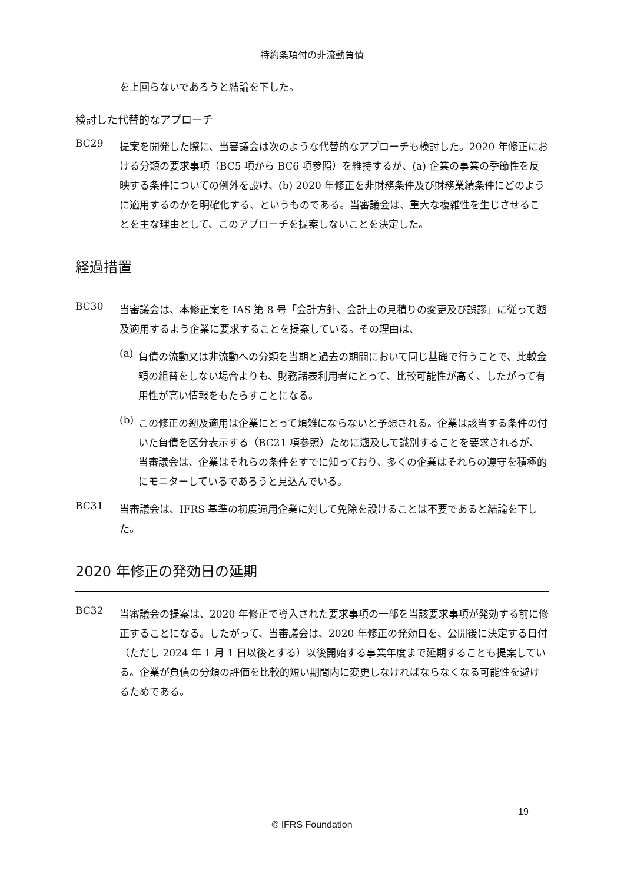特約条項付の非流動負債
を上回らないであろうと結論を下した。
検討した代替的なアプローチ
BC29
提案を開発した際に、当審議会は次のような代替的なアプローチも検討した。2020 年修正における分類の要求事項（BC5 項から BC6 項参照）を維持するが、(a) 企業の事業の季節性を反映する条件についての例外を設け、(b) 2020 年修正を非財務条件及び財務業績条件にどのように適用するのかを明確化する、というものである。当審議会は、重大な複雑性を生じさせることを主な理由として、このアプローチを提案しないことを決定した。
経過措置
BC30
当審議会は、本修正案を IAS 第 8 号「会計方針、会計上の見積りの変更及び誤謬」に従って遡及適用するよう企業に要求することを提案している。その理由は、
(a)
負債の流動又は非流動への分類を当期と過去の期間において同じ基礎で行うことで、比較金額の組替をしない場合よりも、財務諸表利用者にとって、比較可能性が高く、したがって有用性が高い情報をもたらすことになる。
(b)
この修正の遡及適用は企業にとって煩雑にならないと予想される。企業は該当する条件の付いた負債を区分表示する（BC21 項参照）ために遡及して識別することを要求されるが、当審議会は、企業はそれらの条件をすでに知っており、多くの企業はそれらの遵守を積極的にモニターしているであろうと見込んでいる。
BC31
当審議会は、IFRS 基準の初度適用企業に対して免除を設けることは不要であると結論を下した。
2020 年修正の発効日の延期
BC32
当審議会の提案は、2020 年修正で導入された要求事項の一部を当該要求事項が発効する前に修正することになる。したがって、当審議会は、2020 年修正の発効日を、公開後に決定する日付（ただし 2024 年 1 月 1 日以後とする）以後開始する事業年度まで延期することも提案している。企業が負債の分類の評価を比較的短い期間内に変更しなければならなくなる可能性を避けるためである。
19
© IFRS Foundation